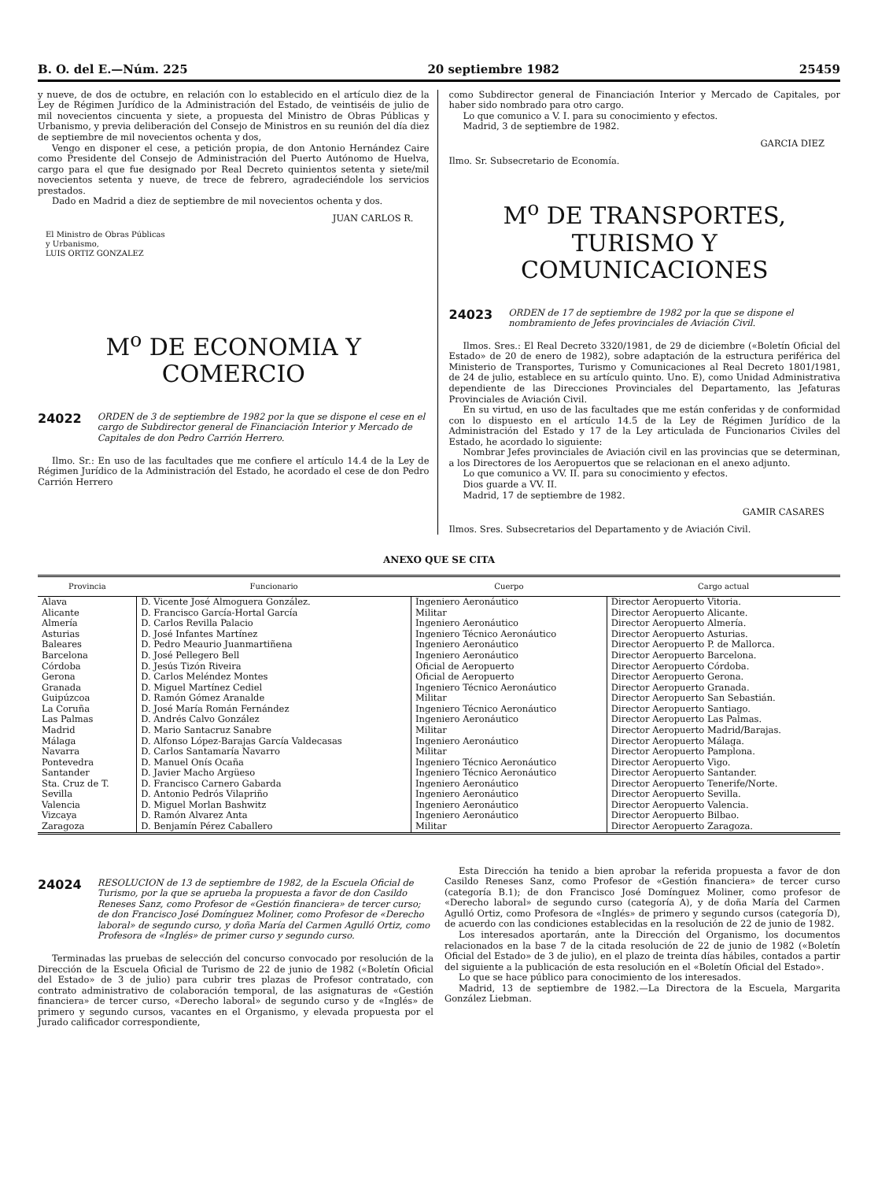B. O. del E.—Núm. 225 20 septiembre 1982 25459
y nueve, de dos de octubre, en relación con lo establecido en el artículo diez de la Ley de Régimen Jurídico de la Administración del Estado, de veintiséis de julio de mil novecientos cincuenta y siete, a propuesta del Ministro de Obras Públicas y Urbanismo, y previa deliberación del Consejo de Ministros en su reunión del día diez de septiembre de mil novecientos ochenta y dos,
Vengo en disponer el cese, a petición propia, de don Antonio Hernández Caire como Presidente del Consejo de Administración del Puerto Autónomo de Huelva, cargo para el que fue designado por Real Decreto quinientos setenta y siete/mil novecientos setenta y nueve, de trece de febrero, agradeciéndole los servicios prestados.
Dado en Madrid a diez de septiembre de mil novecientos ochenta y dos.
JUAN CARLOS R.
El Ministro de Obras Públicas
y Urbanismo,
LUIS ORTIZ GONZALEZ
M<sup>o</sup> DE ECONOMIA Y COMERCIO
24022 ORDEN de 3 de septiembre de 1982 por la que se dispone el cese en el cargo de Subdirector general de Financiación Interior y Mercado de Capitales de don Pedro Carrión Herrero.
Ilmo. Sr.: En uso de las facultades que me confiere el artículo 14.4 de la Ley de Régimen Jurídico de la Administración del Estado, he acordado el cese de don Pedro Carrión Herrero
como Subdirector general de Financiación Interior y Mercado de Capitales, por haber sido nombrado para otro cargo.
Lo que comunico a V. I. para su conocimiento y efectos.
Madrid, 3 de septiembre de 1982.
GARCIA DIEZ
Ilmo. Sr. Subsecretario de Economía.
M<sup>o</sup> DE TRANSPORTES,
TURISMO Y COMUNICACIONES
24023 ORDEN de 17 de septiembre de 1982 por la que se dispone el nombramiento de Jefes provinciales de Aviación Civil.
Ilmos. Sres.: El Real Decreto 3320/1981, de 29 de diciembre («Boletín Oficial del Estado» de 20 de enero de 1982), sobre adaptación de la estructura periférica del Ministerio de Transportes, Turismo y Comunicaciones al Real Decreto 1801/1981, de 24 de julio, establece en su artículo quinto. Uno. E), como Unidad Administrativa dependiente de las Direcciones Provinciales del Departamento, las Jefaturas Provinciales de Aviación Civil.
En su virtud, en uso de las facultades que me están conferidas y de conformidad con lo dispuesto en el artículo 14.5 de la Ley de Régimen Jurídico de la Administración del Estado y 17 de la Ley articulada de Funcionarios Civiles del Estado, he acordado lo siguiente:
Nombrar Jefes provinciales de Aviación civil en las provincias que se determinan, a los Directores de los Aeropuertos que se relacionan en el anexo adjunto.
Lo que comunico a VV. II. para su conocimiento y efectos.
Dios guarde a VV. II.
Madrid, 17 de septiembre de 1982.
GAMIR CASARES
Ilmos. Sres. Subsecretarios del Departamento y de Aviación Civil.
ANEXO QUE SE CITA
| Provincia | Funcionario | Cuerpo | Cargo actual |
| --- | --- | --- | --- |
| Alava | D. Vicente José Almoguera González. | Ingeniero Aeronáutico | Director Aeropuerto Vitoria. |
| Alicante | D. Francisco García-Hortal García | Militar | Director Aeropuerto Alicante. |
| Almería | D. Carlos Revilla Palacio | Ingeniero Aeronáutico | Director Aeropuerto Almería. |
| Asturias | D. José Infantes Martínez | Ingeniero Técnico Aeronáutico | Director Aeropuerto Asturias. |
| Baleares | D. Pedro Meaurio Juanmartiñena | Ingeniero Aeronáutico | Director Aeropuerto P. de Mallorca. |
| Barcelona | D. José Pellegero Bell | Ingeniero Aeronáutico | Director Aeropuerto Barcelona. |
| Córdoba | D. Jesús Tizón Riveira | Oficial de Aeropuerto | Director Aeropuerto Córdoba. |
| Gerona | D. Carlos Meléndez Montes | Oficial de Aeropuerto | Director Aeropuerto Gerona. |
| Granada | D. Miguel Martínez Cediel | Ingeniero Técnico Aeronáutico | Director Aeropuerto Granada. |
| Guipúzcoa | D. Ramón Gómez Aranalde | Militar | Director Aeropuerto San Sebastián. |
| La Coruña | D. José María Román Fernández | Ingeniero Técnico Aeronáutico | Director Aeropuerto Santiago. |
| Las Palmas | D. Andrés Calvo González | Ingeniero Aeronáutico | Director Aeropuerto Las Palmas. |
| Madrid | D. Mario Santacruz Sanabre | Militar | Director Aeropuerto Madrid/Barajas. |
| Málaga | D. Alfonso López-Barajas García Valdecasas | Ingeniero Aeronáutico | Director Aeropuerto Málaga. |
| Navarra | D. Carlos Santamaría Navarro | Militar | Director Aeropuerto Pamplona. |
| Pontevedra | D. Manuel Onís Ocaña | Ingeniero Técnico Aeronáutico | Director Aeropuerto Vigo. |
| Santander | D. Javier Macho Argüeso | Ingeniero Técnico Aeronáutico | Director Aeropuerto Santander. |
| Sta. Cruz de T. | D. Francisco Carnero Gabarda | Ingeniero Aeronáutico | Director Aeropuerto Tenerife/Norte. |
| Sevilla | D. Antonio Pedrós Vilapriño | Ingeniero Aeronáutico | Director Aeropuerto Sevilla. |
| Valencia | D. Miguel Morlan Bashwitz | Ingeniero Aeronáutico | Director Aeropuerto Valencia. |
| Vizcaya | D. Ramón Alvarez Anta | Ingeniero Aeronáutico | Director Aeropuerto Bilbao. |
| Zaragoza | D. Benjamín Pérez Caballero | Militar | Director Aeropuerto Zaragoza. |
24024 RESOLUCION de 13 de septiembre de 1982, de la Escuela Oficial de Turismo, por la que se aprueba la propuesta a favor de don Casildo Reneses Sanz, como Profesor de «Gestión financiera» de tercer curso; de don Francisco José Domínguez Moliner, como Profesor de «Derecho laboral» de segundo curso, y doña María del Carmen Agulló Ortiz, como Profesora de «Inglés» de primer curso y segundo curso.
Terminadas las pruebas de selección del concurso convocado por resolución de la Dirección de la Escuela Oficial de Turismo de 22 de junio de 1982 («Boletín Oficial del Estado» de 3 de julio) para cubrir tres plazas de Profesor contratado, con contrato administrativo de colaboración temporal, de las asignaturas de «Gestión financiera» de tercer curso, «Derecho laboral» de segundo curso y de «Inglés» de primero y segundo cursos, vacantes en el Organismo, y elevada propuesta por el Jurado calificador correspondiente,
Esta Dirección ha tenido a bien aprobar la referida propuesta a favor de don Casildo Reneses Sanz, como Profesor de «Gestión financiera» de tercer curso (categoría B.1); de don Francisco José Domínguez Moliner, como profesor de «Derecho laboral» de segundo curso (categoría A), y de doña María del Carmen Agulló Ortiz, como Profesora de «Inglés» de primero y segundo cursos (categoría D), de acuerdo con las condiciones establecidas en la resolución de 22 de junio de 1982.
Los interesados aportarán, ante la Dirección del Organismo, los documentos relacionados en la base 7 de la citada resolución de 22 de junio de 1982 («Boletín Oficial del Estado» de 3 de julio), en el plazo de treinta días hábiles, contados a partir del siguiente a la publicación de esta resolución en el «Boletín Oficial del Estado».
Lo que se hace público para conocimiento de los interesados.
Madrid, 13 de septiembre de 1982.—La Directora de la Escuela, Margarita González Liebman.